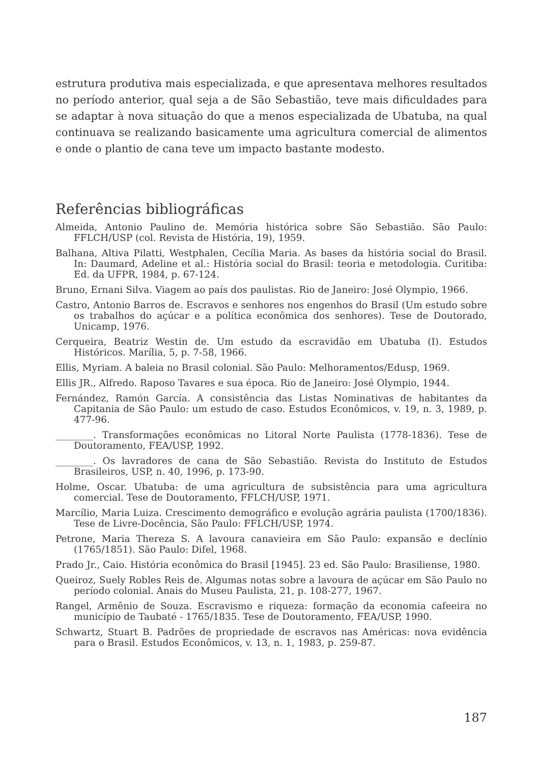estrutura produtiva mais especializada, e que apresentava melhores resultados no período anterior, qual seja a de São Sebastião, teve mais dificuldades para se adaptar à nova situação do que a menos especializada de Ubatuba, na qual continuava se realizando basicamente uma agricultura comercial de alimentos e onde o plantio de cana teve um impacto bastante modesto.
Referências bibliográficas
Almeida, Antonio Paulino de. Memória histórica sobre São Sebastião. São Paulo: FFLCH/USP (col. Revista de História, 19), 1959.
Balhana, Altiva Pilatti, Westphalen, Cecília Maria. As bases da história social do Brasil. In: Daumard, Adeline et al.: História social do Brasil: teoria e metodologia. Curitiba: Ed. da UFPR, 1984, p. 67-124.
Bruno, Ernani Silva. Viagem ao país dos paulistas. Rio de Janeiro: José Olympio, 1966.
Castro, Antonio Barros de. Escravos e senhores nos engenhos do Brasil (Um estudo sobre os trabalhos do açúcar e a política econômica dos senhores). Tese de Doutorado, Unicamp, 1976.
Cerqueira, Beatriz Westin de. Um estudo da escravidão em Ubatuba (I). Estudos Históricos. Marília, 5, p. 7-58, 1966.
Ellis, Myriam. A baleia no Brasil colonial. São Paulo: Melhoramentos/Edusp, 1969.
Ellis JR., Alfredo. Raposo Tavares e sua época. Rio de Janeiro: José Olympio, 1944.
Fernández, Ramón García. A consistência das Listas Nominativas de habitantes da Capitania de São Paulo: um estudo de caso. Estudos Econômicos, v. 19, n. 3, 1989, p. 477-96.
________. Transformações econômicas no Litoral Norte Paulista (1778-1836). Tese de Doutoramento, FEA/USP, 1992.
________. Os lavradores de cana de São Sebastião. Revista do Instituto de Estudos Brasileiros, USP, n. 40, 1996, p. 173-90.
Holme, Oscar. Ubatuba: de uma agricultura de subsistência para uma agricultura comercial. Tese de Doutoramento, FFLCH/USP, 1971.
Marcílio, Maria Luiza. Crescimento demográfico e evolução agrária paulista (1700/1836). Tese de Livre-Docência, São Paulo: FFLCH/USP, 1974.
Petrone, Maria Thereza S. A lavoura canavieira em São Paulo: expansão e declínio (1765/1851). São Paulo: Difel, 1968.
Prado Jr., Caio. História econômica do Brasil [1945]. 23 ed. São Paulo: Brasiliense, 1980.
Queiroz, Suely Robles Reis de. Algumas notas sobre a lavoura de açúcar em São Paulo no período colonial. Anais do Museu Paulista, 21, p. 108-277, 1967.
Rangel, Armênio de Souza. Escravismo e riqueza: formação da economia cafeeira no município de Taubaté - 1765/1835. Tese de Doutoramento, FEA/USP, 1990.
Schwartz, Stuart B. Padrões de propriedade de escravos nas Américas: nova evidência para o Brasil. Estudos Econômicos, v. 13, n. 1, 1983, p. 259-87.
187